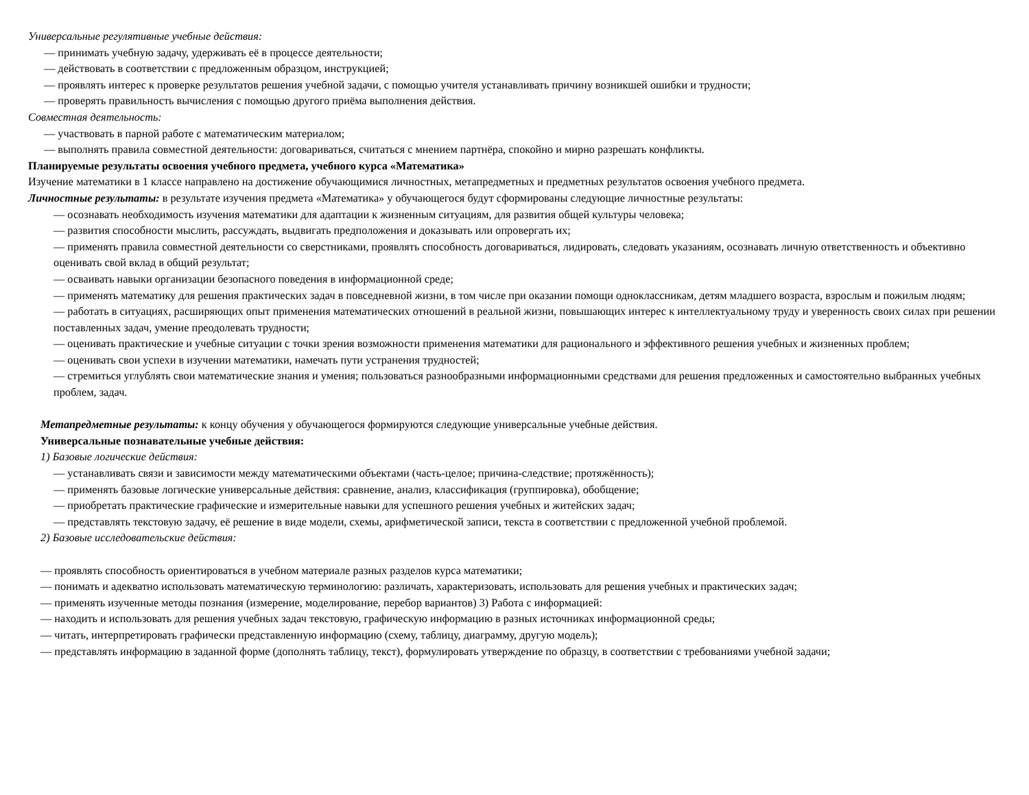Универсальные регулятивные учебные действия:
— принимать учебную задачу, удерживать её в процессе деятельности;
— действовать в соответствии с предложенным образцом, инструкцией;
— проявлять интерес к проверке результатов решения учебной задачи, с помощью учителя устанавливать причину возникшей ошибки и трудности;
— проверять правильность вычисления с помощью другого приёма выполнения действия.
Совместная деятельность:
— участвовать в парной работе с математическим материалом;
— выполнять правила совместной деятельности: договариваться, считаться с мнением партнёра, спокойно и мирно разрешать конфликты.
Планируемые результаты освоения учебного предмета, учебного курса «Математика»
Изучение математики в 1 классе направлено на достижение обучающимися личностных, метапредметных и предметных результатов освоения учебного предмета.
Личностные результаты: в результате изучения предмета «Математика» у обучающегося будут сформированы следующие личностные результаты:
— осознавать необходимость изучения математики для адаптации к жизненным ситуациям, для развития общей культуры человека;
— развития способности мыслить, рассуждать, выдвигать предположения и доказывать или опровергать их;
— применять правила совместной деятельности со сверстниками, проявлять способность договариваться, лидировать, следовать указаниям, осознавать личную ответственность и объективно оценивать свой вклад в общий результат;
— осваивать навыки организации безопасного поведения в информационной среде;
— применять математику для решения практических задач в повседневной жизни, в том числе при оказании помощи одноклассникам, детям младшего возраста, взрослым и пожилым людям;
— работать в ситуациях, расширяющих опыт применения математических отношений в реальной жизни, повышающих интерес к интеллектуальному труду и уверенность своих силах при решении поставленных задач, умение преодолевать трудности;
— оценивать практические и учебные ситуации с точки зрения возможности применения математики для рационального и эффективного решения учебных и жизненных проблем;
— оценивать свои успехи в изучении математики, намечать пути устранения трудностей;
— стремиться углублять свои математические знания и умения; пользоваться разнообразными информационными средствами для решения предложенных и самостоятельно выбранных учебных проблем, задач.
Метапредметные результаты: к концу обучения у обучающегося формируются следующие универсальные учебные действия.
Универсальные познавательные учебные действия:
1) Базовые логические действия:
— устанавливать связи и зависимости между математическими объектами (часть-целое; причина-следствие; протяжённость);
— применять базовые логические универсальные действия: сравнение, анализ, классификация (группировка), обобщение;
— приобретать практические графические и измерительные навыки для успешного решения учебных и житейских задач;
— представлять текстовую задачу, её решение в виде модели, схемы, арифметической записи, текста в соответствии с предложенной учебной проблемой.
2) Базовые исследовательские действия:
— проявлять способность ориентироваться в учебном материале разных разделов курса математики;
— понимать и адекватно использовать математическую терминологию: различать, характеризовать, использовать для решения учебных и практических задач;
— применять изученные методы познания (измерение, моделирование, перебор вариантов) 3) Работа с информацией:
— находить и использовать для решения учебных задач текстовую, графическую информацию в разных источниках информационной среды;
— читать, интерпретировать графически представленную информацию (схему, таблицу, диаграмму, другую модель);
— представлять информацию в заданной форме (дополнять таблицу, текст), формулировать утверждение по образцу, в соответствии с требованиями учебной задачи;